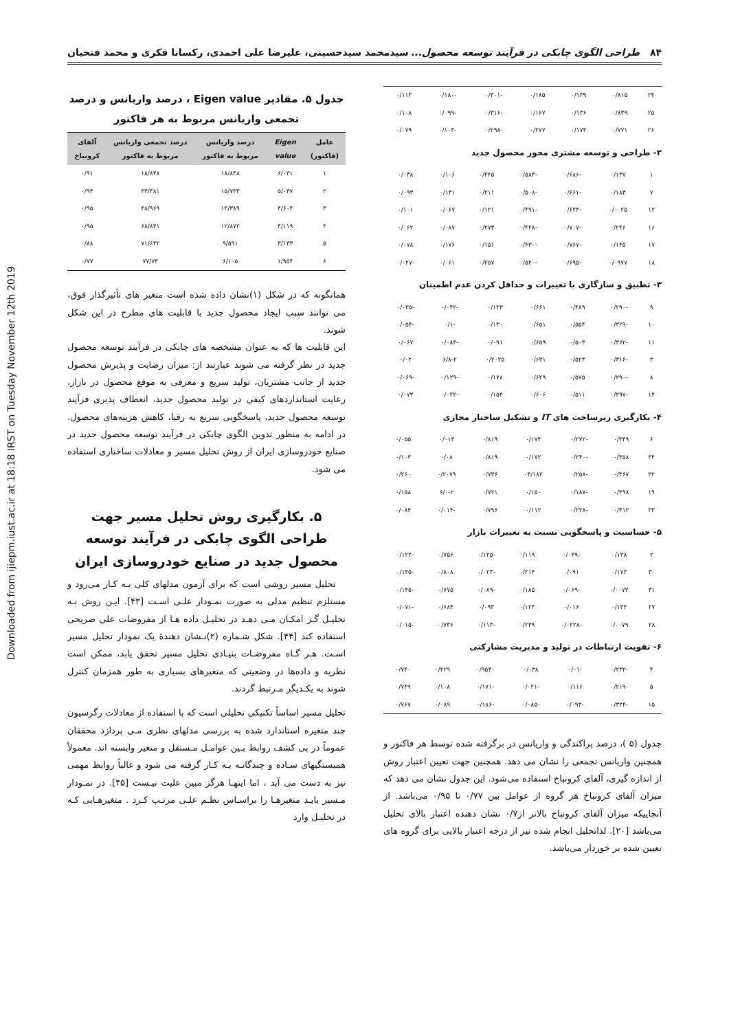Downloaded from ijiepm.iust.ac.ir at 18:18 IRST on Tuesday November 12th 2019
۸۴ طراحی الگوی چابکی در فرآیند توسعه محصول... سیدمحمد سیدحسینی، علیرضا علی احمدی، رکسانا فکری و محمد فتحیان
| ۲۴ | ۰/۸۱۵ | ۰/۱۳۹ | ۰/۱۸۵ | -۰/۳۰۱ | -۰/۱۸۰ | ۰/۱۱۳ |
| ۲۵ | ۰/۸۳۹ | ۰/۱۳۶ | ۰/۱۶۷ | -۰/۳۱۶ | -۰/۰۹۹ | ۰/۱۰۸ |
| ۲۶ | ۰/۷۷۱ | ۰/۱۷۴ | ۰/۲۷۷ | -۰/۲۹۸ | -۰/۱۰۳ | ۰/۰۷۹ |
۲- طراحی و توسعه مشتری محور محصول جدید
| ۱ | ۰/۱۳۷ | -۰/۶۸۶ | -۰/۵۸۳ | ۰/۲۴۵ | ۰/۱۰۶ | ۰/۰۳۸ |
| ۷ | ۰/۱۸۳ | -۰/۶۶۱ | -۰/۵۰۸ | ۰/۲۱۱ | ۰/۱۳۱ | ۰/۰۹۳ |
| ۱۲ | ۰/۰۰۲۵ | -۰/۶۲۴ | -۰/۴۹۱ | ۰/۱۲۱ | ۰/۰۶۷ | ۰/۱۰۱ |
| ۱۶ | ۰/۲۴۶ | -۰/۷۰۷ | -۰/۴۴۸ | ۰/۲۷۳ | ۰/۰۸۷ | ۰/۰۶۲ |
| ۱۷ | ۰/۱۴۵ | -۰/۷۶۷ | -۰/۴۳۰ | ۰/۱۵۱ | ۰/۱۷۶ | ۰/۰۷۸ |
| ۱۸ | ۰/۰۹۷۷ | -۰/۶۹۵ | -۰/۵۴۰ | ۰/۲۵۷ | ۰/۰۶۱ | -۰/۰۲۷ |
۳- تطبیق و سازگاری با تغییرات و حداقل کردن عدم اطمینان
| ۹ | -۰/۲۹۰ | ۰/۴۸۹ | ۰/۶۶۱ | ۰/۱۳۳ | -۰/۰۴۲ | -۰/۰۳۵ |
| ۱۰ | -۰/۳۲۹ | ۰/۵۵۴ | ۰/۶۵۱ | ۰/۱۳۰ | -۰/۱ | -۰/۰۵۴ |
| ۱۱ | -۰/۳۶۲ | ۰/۵۰۳ | ۰/۶۵۹ | ۰/۰۹۱ | -۰/۰۸۳ | ۰/۰۶۷ |
| ۳ | -۰/۳۱۶ | ۰/۵۲۳ | ۰/۶۳۱ | ۰/۲۰۲۵ | ۶/۸-۲ | ۰/۰۲ |
| ۸ | -۰/۲۹۰ | ۰/۵۷۵ | ۰/۶۴۹ | ۰/۱۷۸ | -۰/۱۲۹ | -۰/۰۶۹ |
| ۱۴ | -۰/۲۹۷ | ۰/۵۱۱ | ۰/۶۰۶ | ۰/۱۵۴ | -۰/۰۲۲ | ۰/۰۷۳ |
۴- بکارگیری زیرساخت های IT و تشکیل ساختار مجازی
| ۶ | ۰/۳۴۹ | -۰/۲۷۲ | ۰/۱۷۴ | ۰/۸۱۹ | ۰/۰۱۳ | ۰/۰۵۵ |
| ۳۴ | ۰/۳۵۸ | -۰/۲۴۰ | ۰/۱۷۲ | ۰/۸۱۹ | ۰/۰۸ | ۰/۱۰۳ |
| ۳۲ | ۰/۳۶۷ | -۰/۲۵۸ | ۰۴/۱۸۲ | ۰/۷۳۶ | ۰/۲۰۷۹ | ۰/۲۶۰ |
| ۱۹ | ۰/۳۹۸ | -۰/۱۸۷ | ۰/۱۵۰ | ۰/۷۲۱ | ۶/۰-۲ | ۰/۱۵۸ |
| ۳۳ | ۰/۴۱۲ | -۰/۲۲۸ | ۰/۱۱۲ | ۰/۷۹۶ | -۰/۰۱۴ | ۰/۰۸۴ |
۵- حساسیت و پاسخگویی نسبت به تغییرات بازار
| ۲ | ۰/۱۳۸ | -۰/۰۴۹ | ۰/۱۱۹ | -۰/۱۲۵ | ۰/۷۵۶ | -۰/۱۲۲ |
| ۳۰ | ۰/۱۷۳ | ۰/۰۹۱ | ۰/۲۱۴ | -۰/۰۲۳ | ۰/۸۰۸ | -۰/۱۴۵ |
| ۳۱ | ۰/۰۰۷۲ | -۰/۰۶۹ | ۰/۱۸۵ | -۰/۰۸۹ | ۰/۷۷۵ | -۰/۱۴۵ |
| ۲۷ | ۰/۱۳۴ | ۰/۰۱۶ | ۰/۱۲۳ | ۰/۰۹۳ | ۰/۶۸۴ | -۰/۰۷۱ |
| ۲۸ | ۰/۰۰۷۹ | -۰/۰۲۲۸ | ۰/۲۳۹ | -۰/۱۱۳ | ۰/۷۳۶ | -۰/۰۱۵ |
۶- تقویت ارتباطات در تولید و مدیریت مشارکتی
| ۴ | -۰/۲۳۲ | -۰/۰۱ | ۰/۰۳۸ | ۰/۹۵۳۰ | ۰/۲۲۹ | ۰/۷۴۰ |
| ۵ | -۰/۲۱۹ | ۰/۱۱۶ | -۰/۰۲۱ | -۰/۱۷۱ | ۰/۱۰۸ | ۰/۷۴۹ |
| ۱۵ | -۰/۳۲۴ | -۰/۰۹۳ | -۰/۰۸۵ | -۰/۱۸۶ | ۰/۰۸۹ | ۰/۷۶۷ |
جدول (۵ )، درصد پراکندگی و واریانس در برگرفته شده توسط هر فاکتور و همچنین واریانس تجمعی را نشان می دهد. همچنین جهت تعیین اعتبار روش از اندازه گیری، آلفای کرونباخ استفاده می‌شود. این جدول نشان می دهد که میزان آلفای کرونباخ هر گروه از عوامل بین ۰/۷۷ تا ۰/۹۵ می‌باشد. از آنجاییکه میزان آلفای کرونباخ بالاتر از۰/۷ نشان دهنده اعتبار بالای تحلیل می‌باشد [۲۰]. لذاتحلیل انجام شده نیز از درجه اعتبار بالایی برای گروه های تعیین شده بر خوردار می‌باشد.
جدول ۵. مقادیر Eigen value ، درصد واریانس و درصد تجمعی واریانس مربوط به هر فاکتور
| عامل (فاکتور) | Eigen value | درصد واریانس مربوط به فاکتور | درصد تجمعی واریانس مربوط به فاکتور | آلفای کرونباخ |
| --- | --- | --- | --- | --- |
| ۱ | ۶/۰۳۱ | ۱۸/۸۴۸ | ۱۸/۸۴۸ | ۰/۹۱ |
| ۲ | ۵/۰۳۷ | ۱۵/۷۳۳ | ۳۴/۳۸۱ | ۰/۹۴ |
| ۳ | ۴/۶۰۴ | ۱۴/۳۸۹ | ۴۸/۹۶۹ | ۰/۹۵ |
| ۴ | ۴/۱۱۹ | ۱۲/۸۷۲ | ۶۸/۸۴۱ | ۰/۹۵ |
| ۵ | ۳/۱۳۳ | ۹/۵۹۱ | ۷۱/۶۳۲ | ۰/۸۸ |
| ۶ | ۱/۹۵۴ | ۶/۱۰۵ | ۷۷/۷۳ | ۰/۷۷ |
همانگونه که در شکل (۱)نشان داده شده است متغیر های تأثیرگذار فوق، می توانند سبب ایجاد محصول جدید با قابلیت های مطرح در این شکل شوند.
این قابلیت ها که به عنوان مشخصه های چابکی در فرآیند توسعه محصول جدید در نظر گرفته می شوند عبارتند از: میزان رضایت و پذیرش محصول جدید از جانب مشتریان، تولید سریع و معرفی به موقع محصول در بازار، رعایت استانداردهای کیفی در تولید محصول جدید، انعطاف پذیری فرآیند توسعه محصول جدید، پاسخگویی سریع به رقبا، کاهش هزینه‌های محصول. در ادامه به منظور تدوین الگوی چابکی در فرآیند توسعه محصول جدید در صنایع خودروسازی ایران از روش تحلیل مسیر و معادلات ساختاری استفاده می شود.
۵. بکارگیری روش تحلیل مسیر جهت طراحی الگوی چابکی در فرآیند توسعه محصول جدید در صنایع خودروسازی ایران
تحلیل مسیر روشی است که برای آزمون مدلهای کلی بـه کـار می‌رود و مستلزم تنظیم مدلی به صورت نمـودار علـی اسـت [۴۳]. ایـن روش بـه تحلیـل گـر امکـان مـی دهـد در تحلیـل داده هـا از مفروضات علی صریحی استفاده کند [۴۴]. شکل شـماره (۲)نـشان دهندهٔ یک نمودار تحلیل مسیر اسـت. هـر گـاه مفروضـات بنیـادی تحلیل مسیر تحقق یابد، ممکن است نظریه و داده‌ها در وضعیتی که متغیرهای بسیاری به طور همزمان کنترل شوند به یکـدیگر مـرتبط گردند.
تحلیل مسیر اساساً تکنیکی تحلیلی است که با استفاده از معادلات رگرسیون چند متغیره استاندارد شده به بررسی مدلهای نظری مـی پردازد محققان عموماً در پی کشف روابط بـین عوامـل مـستقل و متغیر وابسته اند. معمولاً همبستگیهای سـاده و چندگانـه بـه کـار گرفته می شود و غالباً روابط مهمی نیز به دست می آید ، اما اینهـا هرگز مبین علیت نیـست [۴۵]. در نمـودار مـسیر بایـد متغیرهـا را براسـاس نظـم علـی مرتـب کـرد . متغیرهـایی کـه در تحلیـل وارد